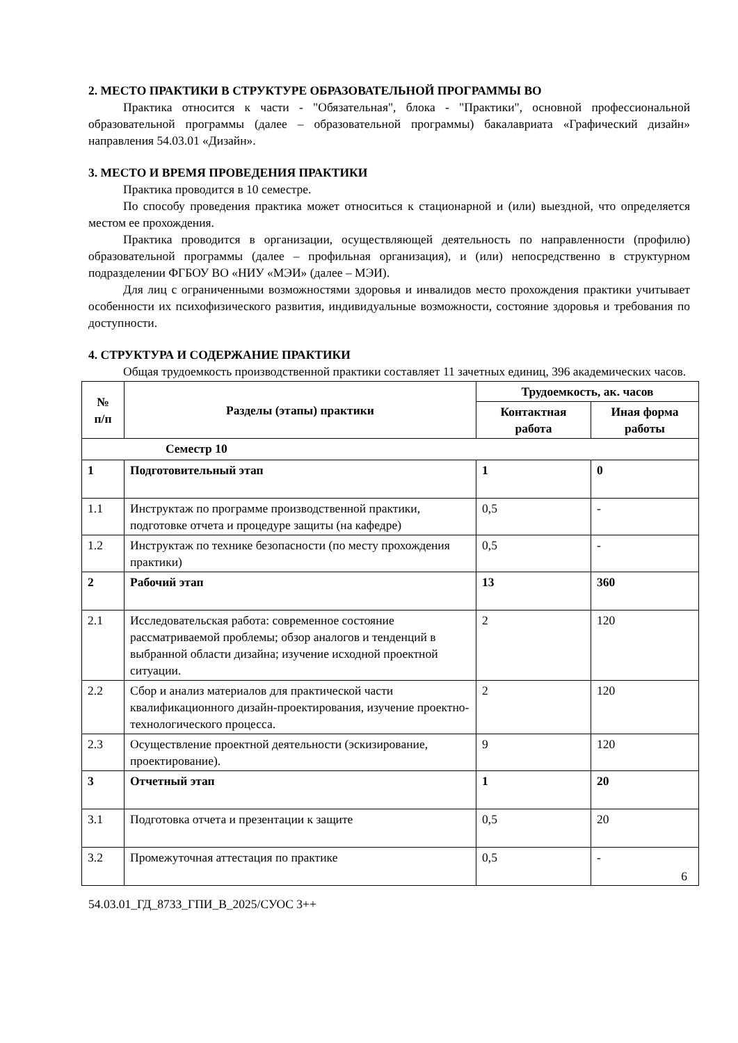2. МЕСТО ПРАКТИКИ В СТРУКТУРЕ ОБРАЗОВАТЕЛЬНОЙ ПРОГРАММЫ ВО
Практика относится к части - "Обязательная", блока - "Практики", основной профессиональной образовательной программы (далее – образовательной программы) бакалавриата «Графический дизайн» направления 54.03.01 «Дизайн».
3. МЕСТО И ВРЕМЯ ПРОВЕДЕНИЯ ПРАКТИКИ
Практика проводится в 10 семестре.
По способу проведения практика может относиться к стационарной и (или) выездной, что определяется местом ее прохождения.
Практика проводится в организации, осуществляющей деятельность по направленности (профилю) образовательной программы (далее – профильная организация), и (или) непосредственно в структурном подразделении ФГБОУ ВО «НИУ «МЭИ» (далее – МЭИ).
Для лиц с ограниченными возможностями здоровья и инвалидов место прохождения практики учитывает особенности их психофизического развития, индивидуальные возможности, состояние здоровья и требования по доступности.
4. СТРУКТУРА И СОДЕРЖАНИЕ ПРАКТИКИ
Общая трудоемкость производственной практики составляет 11 зачетных единиц, 396 академических часов.
| № п/п | Разделы (этапы) практики | Трудоемкость, ак. часов | |
| --- | --- | --- | --- |
| | | Контактная работа | Иная форма работы |
| Семестр 10 | | | |
| 1 | Подготовительный этап | 1 | 0 |
| 1.1 | Инструктаж по программе производственной практики, подготовке отчета и процедуре защиты (на кафедре) | 0,5 | - |
| 1.2 | Инструктаж по технике безопасности (по месту прохождения практики) | 0,5 | - |
| 2 | Рабочий этап | 13 | 360 |
| 2.1 | Исследовательская работа: современное состояние рассматриваемой проблемы; обзор аналогов и тенденций в выбранной области дизайна; изучение исходной проектной ситуации. | 2 | 120 |
| 2.2 | Сбор и анализ материалов для практической части квалификационного дизайн-проектирования, изучение проектно-технологического процесса. | 2 | 120 |
| 2.3 | Осуществление проектной деятельности (эскизирование, проектирование). | 9 | 120 |
| 3 | Отчетный этап | 1 | 20 |
| 3.1 | Подготовка отчета и презентации к защите | 0,5 | 20 |
| 3.2 | Промежуточная аттестация по практике | 0,5 | - |
6
54.03.01_ГД_8733_ГПИ_В_2025/СУОС 3++